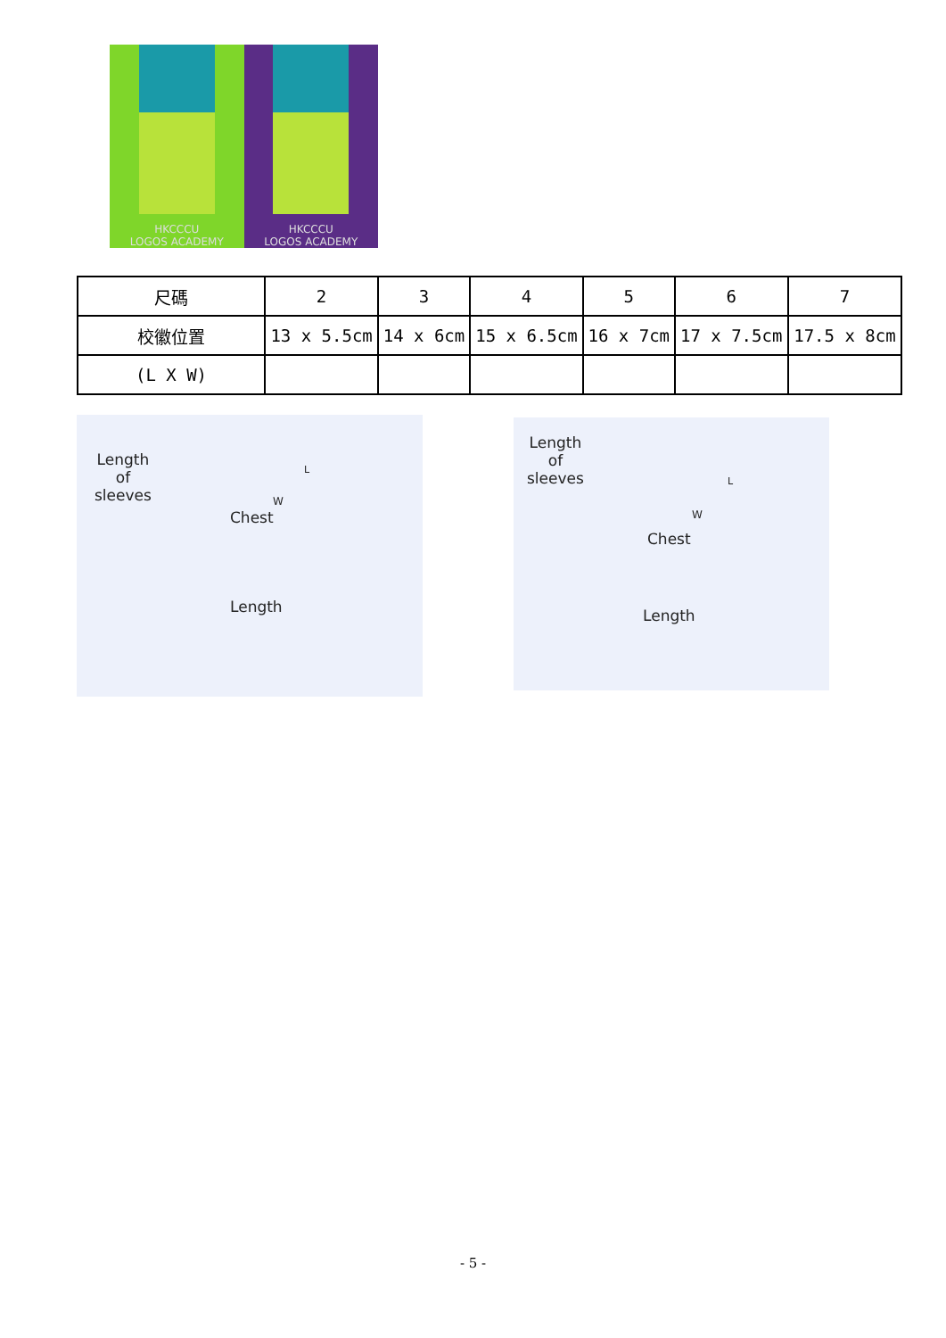HKCCCU
LOGOS ACADEMY
HKCCCU
LOGOS ACADEMY
| 尺碼 | 2 | 3 | 4 | 5 | 6 | 7 |
| 校徽位置 | 13 x 5.5cm | 14 x 6cm | 15 x 6.5cm | 16 x 7cm | 17 x 7.5cm | 17.5 x 8cm |
| (L X W) | | | | | | |
Length
of
sleeves
L
W
Chest
Length
Length
of
sleeves L
W
Chest
Length
- 5 -